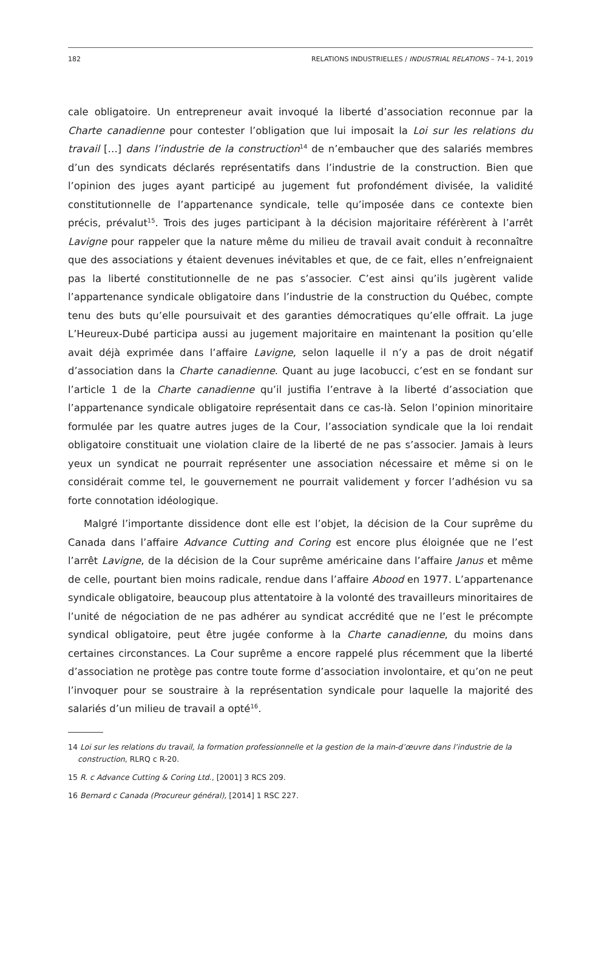182 RELATIONS INDUSTRIELLES / INDUSTRIAL RELATIONS – 74-1, 2019
cale obligatoire. Un entrepreneur avait invoqué la liberté d’association reconnue par la Charte canadienne pour contester l’obligation que lui imposait la Loi sur les relations du travail […] dans l’industrie de la construction<sup>14</sup> de n’embaucher que des salariés membres d’un des syndicats déclarés représentatifs dans l’industrie de la construction. Bien que l’opinion des juges ayant participé au jugement fut profondément divisée, la validité constitutionnelle de l’appartenance syndicale, telle qu’imposée dans ce contexte bien précis, prévalut<sup>15</sup>. Trois des juges participant à la décision majoritaire référèrent à l’arrêt Lavigne pour rappeler que la nature même du milieu de travail avait conduit à reconnaître que des associations y étaient devenues inévitables et que, de ce fait, elles n’enfreignaient pas la liberté constitutionnelle de ne pas s’associer. C’est ainsi qu’ils jugèrent valide l’appartenance syndicale obligatoire dans l’industrie de la construction du Québec, compte tenu des buts qu’elle poursuivait et des garanties démocratiques qu’elle offrait. La juge L’Heureux-Dubé participa aussi au jugement majoritaire en maintenant la position qu’elle avait déjà exprimée dans l’affaire Lavigne, selon laquelle il n’y a pas de droit négatif d’association dans la Charte canadienne. Quant au juge Iacobucci, c’est en se fondant sur l’article 1 de la Charte canadienne qu’il justifia l’entrave à la liberté d’association que l’appartenance syndicale obligatoire représentait dans ce cas-là. Selon l’opinion minoritaire formulée par les quatre autres juges de la Cour, l’association syndicale que la loi rendait obligatoire constituait une violation claire de la liberté de ne pas s’associer. Jamais à leurs yeux un syndicat ne pourrait représenter une association nécessaire et même si on le considérait comme tel, le gouvernement ne pourrait validement y forcer l’adhésion vu sa forte connotation idéologique.
Malgré l’importante dissidence dont elle est l’objet, la décision de la Cour suprême du Canada dans l’affaire Advance Cutting and Coring est encore plus éloignée que ne l’est l’arrêt Lavigne, de la décision de la Cour suprême américaine dans l’affaire Janus et même de celle, pourtant bien moins radicale, rendue dans l’affaire Abood en 1977. L’appartenance syndicale obligatoire, beaucoup plus attentatoire à la volonté des travailleurs minoritaires de l’unité de négociation de ne pas adhérer au syndicat accrédité que ne l’est le précompte syndical obligatoire, peut être jugée conforme à la Charte canadienne, du moins dans certaines circonstances. La Cour suprême a encore rappelé plus récemment que la liberté d’association ne protège pas contre toute forme d’association involontaire, et qu’on ne peut l’invoquer pour se soustraire à la représentation syndicale pour laquelle la majorité des salariés d’un milieu de travail a opté<sup>16</sup>.
14 Loi sur les relations du travail, la formation professionnelle et la gestion de la main-d’œuvre dans l’industrie de la construction, RLRQ c R-20.
15 R. c Advance Cutting & Coring Ltd., [2001] 3 RCS 209.
16 Bernard c Canada (Procureur général), [2014] 1 RSC 227.